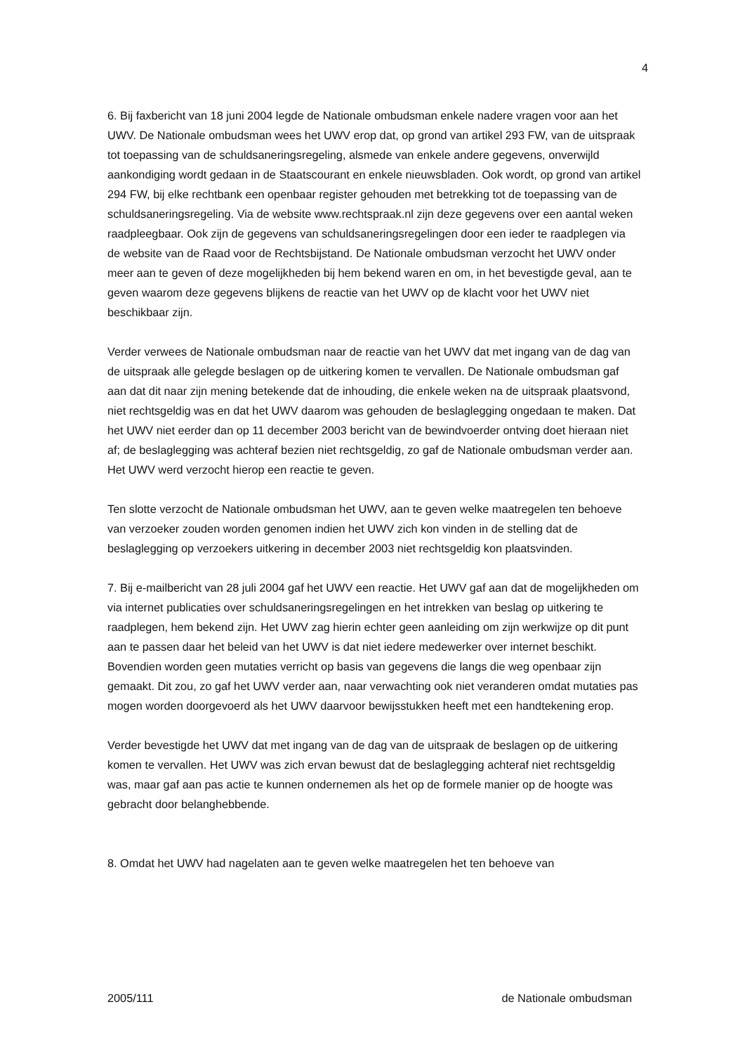4
6. Bij faxbericht van 18 juni 2004 legde de Nationale ombudsman enkele nadere vragen voor aan het UWV. De Nationale ombudsman wees het UWV erop dat, op grond van artikel 293 FW, van de uitspraak tot toepassing van de schuldsaneringsregeling, alsmede van enkele andere gegevens, onverwijld aankondiging wordt gedaan in de Staatscourant en enkele nieuwsbladen. Ook wordt, op grond van artikel 294 FW, bij elke rechtbank een openbaar register gehouden met betrekking tot de toepassing van de schuldsaneringsregeling. Via de website www.rechtspraak.nl zijn deze gegevens over een aantal weken raadpleegbaar. Ook zijn de gegevens van schuldsaneringsregelingen door een ieder te raadplegen via de website van de Raad voor de Rechtsbijstand. De Nationale ombudsman verzocht het UWV onder meer aan te geven of deze mogelijkheden bij hem bekend waren en om, in het bevestigde geval, aan te geven waarom deze gegevens blijkens de reactie van het UWV op de klacht voor het UWV niet beschikbaar zijn.
Verder verwees de Nationale ombudsman naar de reactie van het UWV dat met ingang van de dag van de uitspraak alle gelegde beslagen op de uitkering komen te vervallen. De Nationale ombudsman gaf aan dat dit naar zijn mening betekende dat de inhouding, die enkele weken na de uitspraak plaatsvond, niet rechtsgeldig was en dat het UWV daarom was gehouden de beslaglegging ongedaan te maken. Dat het UWV niet eerder dan op 11 december 2003 bericht van de bewindvoerder ontving doet hieraan niet af; de beslaglegging was achteraf bezien niet rechtsgeldig, zo gaf de Nationale ombudsman verder aan. Het UWV werd verzocht hierop een reactie te geven.
Ten slotte verzocht de Nationale ombudsman het UWV, aan te geven welke maatregelen ten behoeve van verzoeker zouden worden genomen indien het UWV zich kon vinden in de stelling dat de beslaglegging op verzoekers uitkering in december 2003 niet rechtsgeldig kon plaatsvinden.
7. Bij e-mailbericht van 28 juli 2004 gaf het UWV een reactie. Het UWV gaf aan dat de mogelijkheden om via internet publicaties over schuldsaneringsregelingen en het intrekken van beslag op uitkering te raadplegen, hem bekend zijn. Het UWV zag hierin echter geen aanleiding om zijn werkwijze op dit punt aan te passen daar het beleid van het UWV is dat niet iedere medewerker over internet beschikt. Bovendien worden geen mutaties verricht op basis van gegevens die langs die weg openbaar zijn gemaakt. Dit zou, zo gaf het UWV verder aan, naar verwachting ook niet veranderen omdat mutaties pas mogen worden doorgevoerd als het UWV daarvoor bewijsstukken heeft met een handtekening erop.
Verder bevestigde het UWV dat met ingang van de dag van de uitspraak de beslagen op de uitkering komen te vervallen. Het UWV was zich ervan bewust dat de beslaglegging achteraf niet rechtsgeldig was, maar gaf aan pas actie te kunnen ondernemen als het op de formele manier op de hoogte was gebracht door belanghebbende.
8. Omdat het UWV had nagelaten aan te geven welke maatregelen het ten behoeve van
2005/111 de Nationale ombudsman